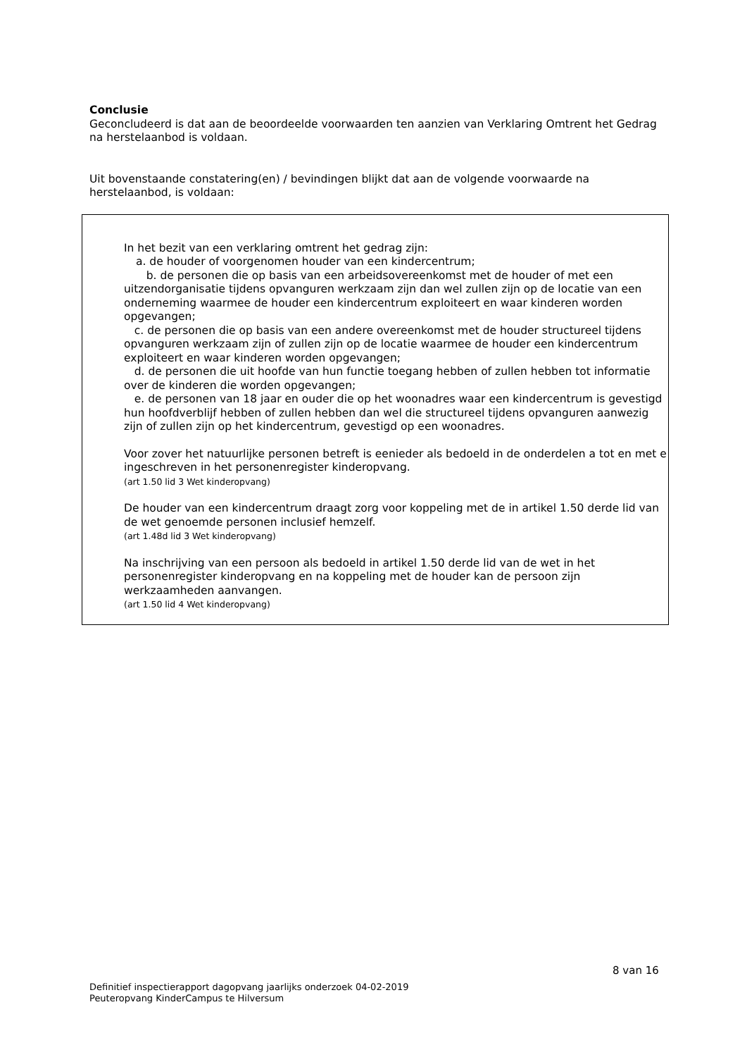Conclusie
Geconcludeerd is dat aan de beoordeelde voorwaarden ten aanzien van Verklaring Omtrent het Gedrag na herstelaanbod is voldaan.
Uit bovenstaande constatering(en) / bevindingen blijkt dat aan de volgende voorwaarde na herstelaanbod, is voldaan:
In het bezit van een verklaring omtrent het gedrag zijn:
a. de houder of voorgenomen houder van een kindercentrum;
b. de personen die op basis van een arbeidsovereenkomst met de houder of met een uitzendorganisatie tijdens opvanguren werkzaam zijn dan wel zullen zijn op de locatie van een onderneming waarmee de houder een kindercentrum exploiteert en waar kinderen worden opgevangen;
c. de personen die op basis van een andere overeenkomst met de houder structureel tijdens opvanguren werkzaam zijn of zullen zijn op de locatie waarmee de houder een kindercentrum exploiteert en waar kinderen worden opgevangen;
d. de personen die uit hoofde van hun functie toegang hebben of zullen hebben tot informatie over de kinderen die worden opgevangen;
e. de personen van 18 jaar en ouder die op het woonadres waar een kindercentrum is gevestigd hun hoofdverblijf hebben of zullen hebben dan wel die structureel tijdens opvanguren aanwezig zijn of zullen zijn op het kindercentrum, gevestigd op een woonadres.
Voor zover het natuurlijke personen betreft is eenieder als bedoeld in de onderdelen a tot en met e ingeschreven in het personenregister kinderopvang.
(art 1.50 lid 3 Wet kinderopvang)
De houder van een kindercentrum draagt zorg voor koppeling met de in artikel 1.50 derde lid van de wet genoemde personen inclusief hemzelf.
(art 1.48d lid 3 Wet kinderopvang)
Na inschrijving van een persoon als bedoeld in artikel 1.50 derde lid van de wet in het personenregister kinderopvang en na koppeling met de houder kan de persoon zijn werkzaamheden aanvangen.
(art 1.50 lid 4 Wet kinderopvang)
8 van 16
Definitief inspectierapport dagopvang jaarlijks onderzoek 04-02-2019
Peuteropvang KinderCampus te Hilversum